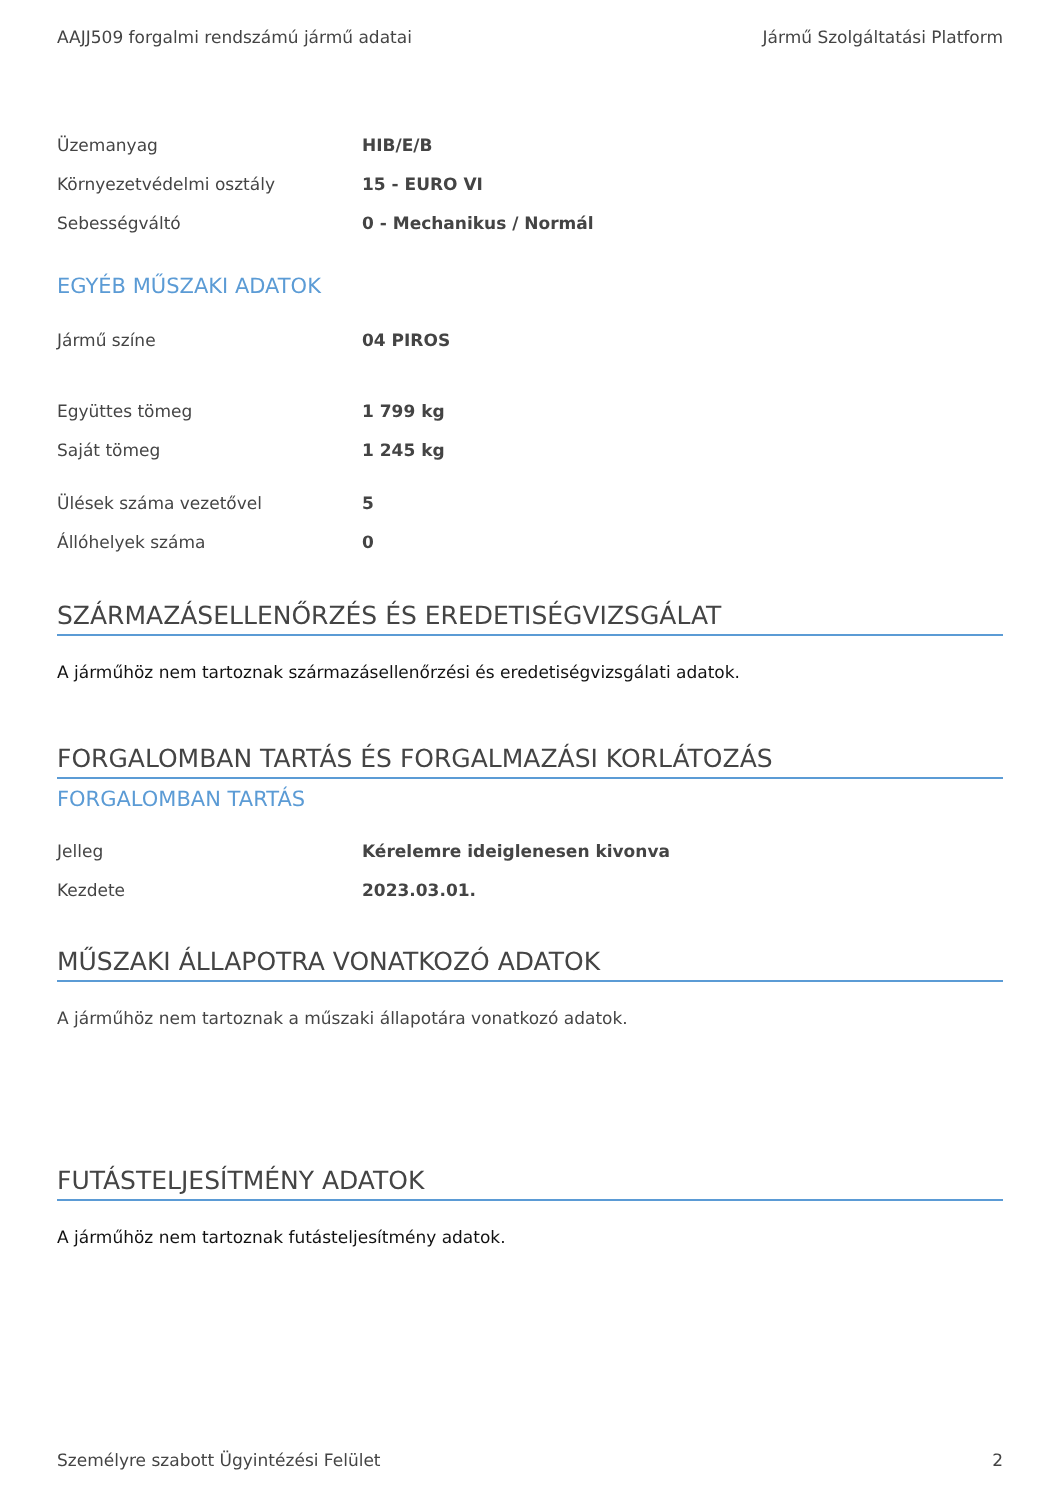AAJJ509 forgalmi rendszámú jármű adatai Jármű Szolgáltatási Platform
| Üzemanyag | HIB/E/B |
| Környezetvédelmi osztály | 15 - EURO VI |
| Sebességváltó | 0 - Mechanikus / Normál |
EGYÉB MŰSZAKI ADATOK
| Jármű színe | 04 PIROS |
| Együttes tömeg | 1 799 kg |
| Saját tömeg | 1 245 kg |
| Ülések száma vezetővel | 5 |
| Állóhelyek száma | 0 |
SZÁRMAZÁSELLENŐRZÉS ÉS EREDETISÉGVIZSGÁLAT
A járműhöz nem tartoznak származásellenőrzési és eredetiségvizsgálati adatok.
FORGALOMBAN TARTÁS ÉS FORGALMAZÁSI KORLÁTOZÁS
FORGALOMBAN TARTÁS
| Jelleg | Kérelemre ideiglenesen kivonva |
| Kezdete | 2023.03.01. |
MŰSZAKI ÁLLAPOTRA VONATKOZÓ ADATOK
A járműhöz nem tartoznak a műszaki állapotára vonatkozó adatok.
FUTÁSTELJESÍTMÉNY ADATOK
A járműhöz nem tartoznak futásteljesítmény adatok.
Személyre szabott Ügyintézési Felület 2